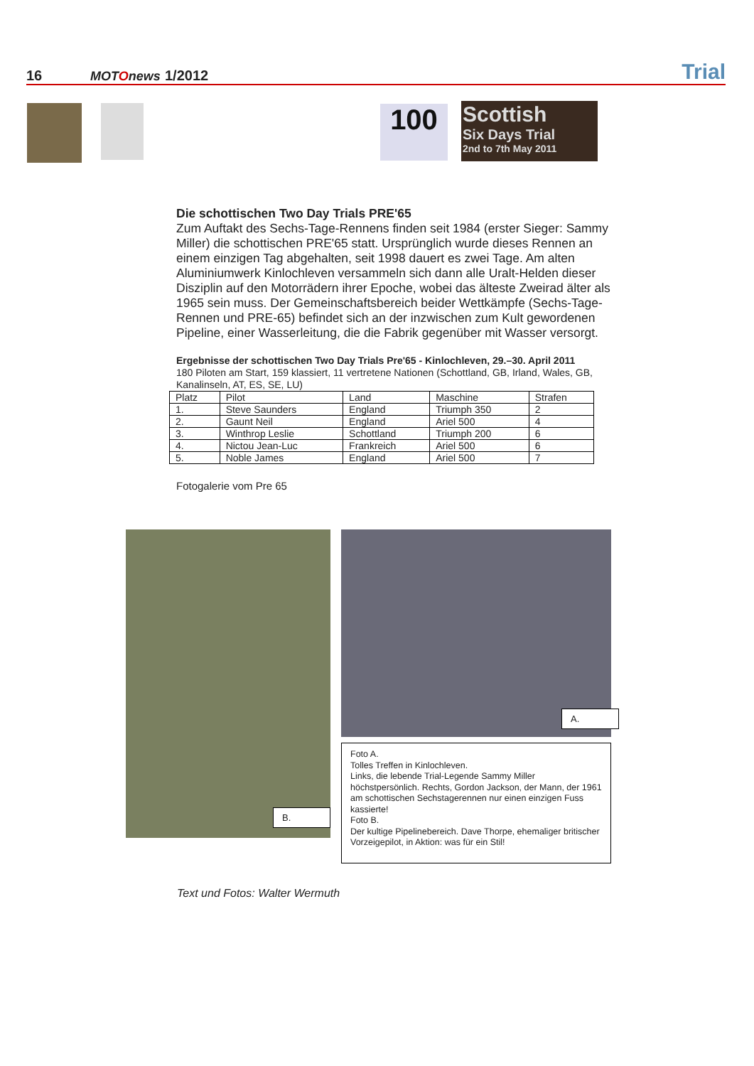16
MOTOnews
1/2012
Trial
100
Scottish
Six Days Trial
2nd to 7th May 2011
Die schottischen Two Day Trials PRE'65
Zum Auftakt des Sechs-Tage-Rennens finden seit 1984 (erster Sieger: Sammy Miller) die schottischen PRE'65 statt. Ursprünglich wurde dieses Rennen an einem einzigen Tag abgehalten, seit 1998 dauert es zwei Tage. Am alten Aluminiumwerk Kinlochleven versammeln sich dann alle Uralt-Helden dieser Disziplin auf den Motorrädern ihrer Epoche, wobei das älteste Zweirad älter als 1965 sein muss. Der Gemeinschaftsbereich beider Wettkämpfe (Sechs-Tage-Rennen und PRE-65) befindet sich an der inzwischen zum Kult gewordenen Pipeline, einer Wasserleitung, die die Fabrik gegenüber mit Wasser versorgt.
Ergebnisse der schottischen Two Day Trials Pre'65 - Kinlochleven, 29.–30. April 2011
180 Piloten am Start, 159 klassiert, 11 vertretene Nationen (Schottland, GB, Irland, Wales, GB, Kanalinseln, AT, ES, SE, LU)
| Platz | Pilot | Land | Maschine | Strafen |
| 1. | Steve Saunders | England | Triumph 350 | 2 |
| 2. | Gaunt Neil | England | Ariel 500 | 4 |
| 3. | Winthrop Leslie | Schottland | Triumph 200 | 6 |
| 4. | Nictou Jean-Luc | Frankreich | Ariel 500 | 6 |
| 5. | Noble James | England | Ariel 500 | 7 |
Fotogalerie vom Pre 65
B.
A.
Foto A.
Tolles Treffen in Kinlochleven.
Links, die lebende Trial-Legende Sammy Miller höchstpersönlich. Rechts, Gordon Jackson, der Mann, der 1961 am schottischen Sechstagerennen nur einen einzigen Fuss kassierte!
Foto B.
Der kultige Pipelinebereich. Dave Thorpe, ehemaliger britischer Vorzeigepilot, in Aktion: was für ein Stil!
Text und Fotos: Walter Wermuth